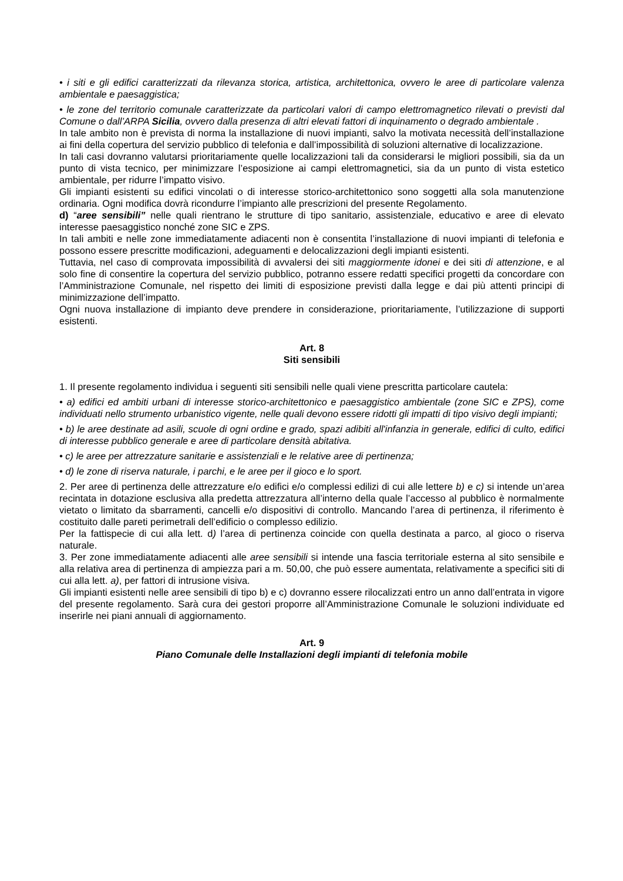• i siti e gli edifici caratterizzati da rilevanza storica, artistica, architettonica, ovvero le aree di particolare valenza ambientale e paesaggistica;
• le zone del territorio comunale caratterizzate da particolari valori di campo elettromagnetico rilevati o previsti dal Comune o dall’ARPA Sicilia, ovvero dalla presenza di altri elevati fattori di inquinamento o degrado ambientale .
In tale ambito non è prevista di norma la installazione di nuovi impianti, salvo la motivata necessità dell’installazione ai fini della copertura del servizio pubblico di telefonia e dall’impossibilità di soluzioni alternative di localizzazione.
In tali casi dovranno valutarsi prioritariamente quelle localizzazioni tali da considerarsi le migliori possibili, sia da un punto di vista tecnico, per minimizzare l’esposizione ai campi elettromagnetici, sia da un punto di vista estetico ambientale, per ridurre l’impatto visivo.
Gli impianti esistenti su edifici vincolati o di interesse storico-architettonico sono soggetti alla sola manutenzione ordinaria. Ogni modifica dovrà ricondurre l’impianto alle prescrizioni del presente Regolamento.
d) “aree sensibili” nelle quali rientrano le strutture di tipo sanitario, assistenziale, educativo e aree di elevato interesse paesaggistico nonché zone SIC e ZPS.
In tali ambiti e nelle zone immediatamente adiacenti non è consentita l’installazione di nuovi impianti di telefonia e possono essere prescritte modificazioni, adeguamenti e delocalizzazioni degli impianti esistenti.
Tuttavia, nel caso di comprovata impossibilità di avvalersi dei siti maggiormente idonei e dei siti di attenzione, e al solo fine di consentire la copertura del servizio pubblico, potranno essere redatti specifici progetti da concordare con l’Amministrazione Comunale, nel rispetto dei limiti di esposizione previsti dalla legge e dai più attenti principi di minimizzazione dell’impatto.
Ogni nuova installazione di impianto deve prendere in considerazione, prioritariamente, l’utilizzazione di supporti esistenti.
Art. 8
Siti sensibili
1. Il presente regolamento individua i seguenti siti sensibili nelle quali viene prescritta particolare cautela:
• a) edifici ed ambiti urbani di interesse storico-architettonico e paesaggistico ambientale (zone SIC e ZPS), come individuati nello strumento urbanistico vigente, nelle quali devono essere ridotti gli impatti di tipo visivo degli impianti;
• b) le aree destinate ad asili, scuole di ogni ordine e grado, spazi adibiti all'infanzia in generale, edifici di culto, edifici di interesse pubblico generale e aree di particolare densità abitativa.
• c) le aree per attrezzature sanitarie e assistenziali e le relative aree di pertinenza;
• d) le zone di riserva naturale, i parchi, e le aree per il gioco e lo sport.
2. Per aree di pertinenza delle attrezzature e/o edifici e/o complessi edilizi di cui alle lettere b) e c) si intende un’area recintata in dotazione esclusiva alla predetta attrezzatura all’interno della quale l’accesso al pubblico è normalmente vietato o limitato da sbarramenti, cancelli e/o dispositivi di controllo. Mancando l’area di pertinenza, il riferimento è costituito dalle pareti perimetrali dell’edificio o complesso edilizio.
Per la fattispecie di cui alla lett. d) l’area di pertinenza coincide con quella destinata a parco, al gioco o riserva naturale.
3. Per zone immediatamente adiacenti alle aree sensibili si intende una fascia territoriale esterna al sito sensibile e alla relativa area di pertinenza di ampiezza pari a m. 50,00, che può essere aumentata, relativamente a specifici siti di cui alla lett. a), per fattori di intrusione visiva.
Gli impianti esistenti nelle aree sensibili di tipo b) e c) dovranno essere rilocalizzati entro un anno dall’entrata in vigore del presente regolamento. Sarà cura dei gestori proporre all’Amministrazione Comunale le soluzioni individuate ed inserirle nei piani annuali di aggiornamento.
Art. 9
Piano Comunale delle Installazioni degli impianti di telefonia mobile